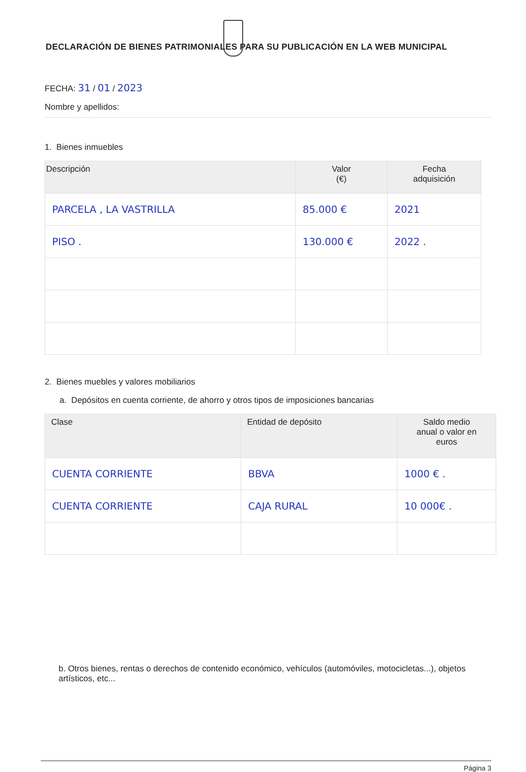DECLARACIÓN DE BIENES PATRIMONIALES PARA SU PUBLICACIÓN EN LA WEB MUNICIPAL
FECHA: 31 / 01 / 2023
Nombre y apellidos:
1. Bienes inmuebles
| Descripción | Valor (€) | Fecha adquisición |
| --- | --- | --- |
| PARCELA , LA VASTRILLA | 85.000 € | 2021 |
| PISO . | 130.000 € | 2022 . |
2. Bienes muebles y valores mobiliarios
a. Depósitos en cuenta corriente, de ahorro y otros tipos de imposiciones bancarias
| Clase | Entidad de depósito | Saldo medio anual o valor en euros |
| --- | --- | --- |
| CUENTA CORRIENTE | BBVA | 1000 € . |
| CUENTA CORRIENTE | CAJA RURAL | 10 000€ . |
b. Otros bienes, rentas o derechos de contenido económico, vehículos (automóviles, motocicletas...), objetos artísticos, etc...
Página 3